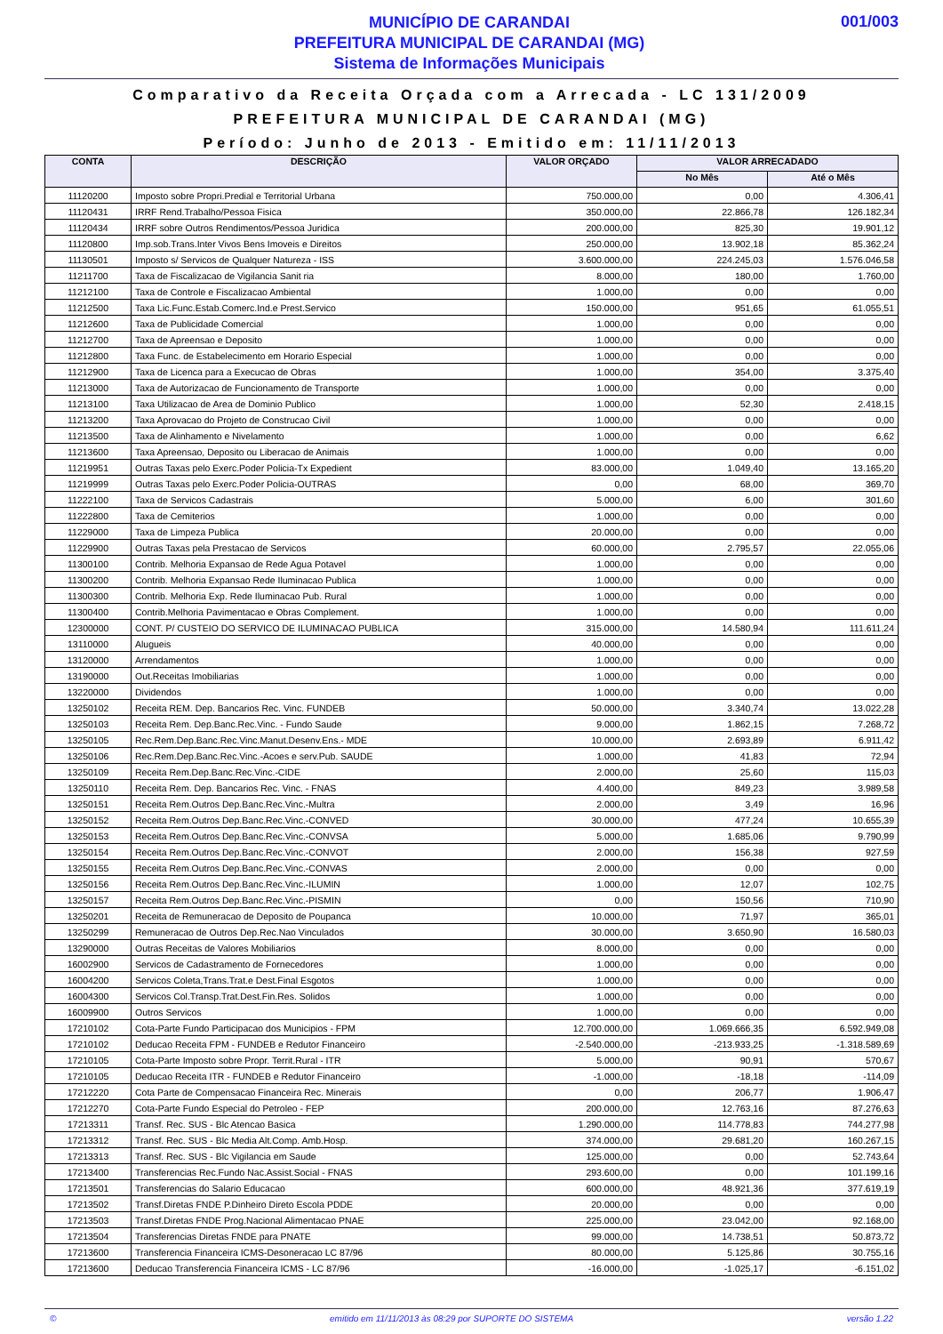MUNICÍPIO DE CARANDAI
PREFEITURA MUNICIPAL DE CARANDAI (MG)
Sistema de Informações Municipais
001/003
Comparativo da Receita Orçada com a Arrecada - LC 131/2009
PREFEITURA MUNICIPAL DE CARANDAI (MG)
Período: Junho de 2013 - Emitido em: 11/11/2013
| CONTA | DESCRIÇÃO | VALOR ORÇADO | VALOR ARRECADADO | |
| --- | --- | --- | --- | --- |
| | | | No Mês | Até o Mês |
| 11120200 | Imposto sobre Propri.Predial e Territorial Urbana | 750.000,00 | 0,00 | 4.306,41 |
| 11120431 | IRRF Rend.Trabalho/Pessoa Fisica | 350.000,00 | 22.866,78 | 126.182,34 |
| 11120434 | IRRF sobre Outros Rendimentos/Pessoa Juridica | 200.000,00 | 825,30 | 19.901,12 |
| 11120800 | Imp.sob.Trans.Inter Vivos Bens Imoveis e Direitos | 250.000,00 | 13.902,18 | 85.362,24 |
| 11130501 | Imposto s/ Servicos de Qualquer Natureza - ISS | 3.600.000,00 | 224.245,03 | 1.576.046,58 |
| 11211700 | Taxa de Fiscalizacao de Vigilancia Sanit ria | 8.000,00 | 180,00 | 1.760,00 |
| 11212100 | Taxa de Controle e Fiscalizacao Ambiental | 1.000,00 | 0,00 | 0,00 |
| 11212500 | Taxa Lic.Func.Estab.Comerc.Ind.e Prest.Servico | 150.000,00 | 951,65 | 61.055,51 |
| 11212600 | Taxa de Publicidade Comercial | 1.000,00 | 0,00 | 0,00 |
| 11212700 | Taxa de Apreensao e Deposito | 1.000,00 | 0,00 | 0,00 |
| 11212800 | Taxa Func. de Estabelecimento em Horario Especial | 1.000,00 | 0,00 | 0,00 |
| 11212900 | Taxa de Licenca para a Execucao de Obras | 1.000,00 | 354,00 | 3.375,40 |
| 11213000 | Taxa de Autorizacao de Funcionamento de Transporte | 1.000,00 | 0,00 | 0,00 |
| 11213100 | Taxa Utilizacao de Area de Dominio Publico | 1.000,00 | 52,30 | 2.418,15 |
| 11213200 | Taxa Aprovacao do Projeto de Construcao Civil | 1.000,00 | 0,00 | 0,00 |
| 11213500 | Taxa de Alinhamento e Nivelamento | 1.000,00 | 0,00 | 6,62 |
| 11213600 | Taxa Apreensao, Deposito ou Liberacao de Animais | 1.000,00 | 0,00 | 0,00 |
| 11219951 | Outras Taxas pelo Exerc.Poder Policia-Tx Expedient | 83.000,00 | 1.049,40 | 13.165,20 |
| 11219999 | Outras Taxas pelo Exerc.Poder Policia-OUTRAS | 0,00 | 68,00 | 369,70 |
| 11222100 | Taxa de Servicos Cadastrais | 5.000,00 | 6,00 | 301,60 |
| 11222800 | Taxa de Cemiterios | 1.000,00 | 0,00 | 0,00 |
| 11229000 | Taxa de Limpeza Publica | 20.000,00 | 0,00 | 0,00 |
| 11229900 | Outras Taxas pela Prestacao de Servicos | 60.000,00 | 2.795,57 | 22.055,06 |
| 11300100 | Contrib. Melhoria Expansao de Rede Agua Potavel | 1.000,00 | 0,00 | 0,00 |
| 11300200 | Contrib. Melhoria Expansao Rede Iluminacao Publica | 1.000,00 | 0,00 | 0,00 |
| 11300300 | Contrib. Melhoria Exp. Rede Iluminacao Pub. Rural | 1.000,00 | 0,00 | 0,00 |
| 11300400 | Contrib.Melhoria Pavimentacao e Obras Complement. | 1.000,00 | 0,00 | 0,00 |
| 12300000 | CONT. P/ CUSTEIO DO SERVICO DE ILUMINACAO PUBLICA | 315.000,00 | 14.580,94 | 111.611,24 |
| 13110000 | Alugueis | 40.000,00 | 0,00 | 0,00 |
| 13120000 | Arrendamentos | 1.000,00 | 0,00 | 0,00 |
| 13190000 | Out.Receitas Imobiliarias | 1.000,00 | 0,00 | 0,00 |
| 13220000 | Dividendos | 1.000,00 | 0,00 | 0,00 |
| 13250102 | Receita REM. Dep. Bancarios Rec. Vinc. FUNDEB | 50.000,00 | 3.340,74 | 13.022,28 |
| 13250103 | Receita Rem. Dep.Banc.Rec.Vinc. - Fundo Saude | 9.000,00 | 1.862,15 | 7.268,72 |
| 13250105 | Rec.Rem.Dep.Banc.Rec.Vinc.Manut.Desenv.Ens.- MDE | 10.000,00 | 2.693,89 | 6.911,42 |
| 13250106 | Rec.Rem.Dep.Banc.Rec.Vinc.-Acoes e serv.Pub. SAUDE | 1.000,00 | 41,83 | 72,94 |
| 13250109 | Receita Rem.Dep.Banc.Rec.Vinc.-CIDE | 2.000,00 | 25,60 | 115,03 |
| 13250110 | Receita Rem. Dep. Bancarios Rec. Vinc. - FNAS | 4.400,00 | 849,23 | 3.989,58 |
| 13250151 | Receita Rem.Outros Dep.Banc.Rec.Vinc.-Multra | 2.000,00 | 3,49 | 16,96 |
| 13250152 | Receita Rem.Outros Dep.Banc.Rec.Vinc.-CONVED | 30.000,00 | 477,24 | 10.655,39 |
| 13250153 | Receita Rem.Outros Dep.Banc.Rec.Vinc.-CONVSA | 5.000,00 | 1.685,06 | 9.790,99 |
| 13250154 | Receita Rem.Outros Dep.Banc.Rec.Vinc.-CONVOT | 2.000,00 | 156,38 | 927,59 |
| 13250155 | Receita Rem.Outros Dep.Banc.Rec.Vinc.-CONVAS | 2.000,00 | 0,00 | 0,00 |
| 13250156 | Receita Rem.Outros Dep.Banc.Rec.Vinc.-ILUMIN | 1.000,00 | 12,07 | 102,75 |
| 13250157 | Receita Rem.Outros Dep.Banc.Rec.Vinc.-PISMIN | 0,00 | 150,56 | 710,90 |
| 13250201 | Receita de Remuneracao de Deposito de Poupanca | 10.000,00 | 71,97 | 365,01 |
| 13250299 | Remuneracao de Outros Dep.Rec.Nao Vinculados | 30.000,00 | 3.650,90 | 16.580,03 |
| 13290000 | Outras Receitas de Valores Mobiliarios | 8.000,00 | 0,00 | 0,00 |
| 16002900 | Servicos de Cadastramento de Fornecedores | 1.000,00 | 0,00 | 0,00 |
| 16004200 | Servicos Coleta,Trans.Trat.e Dest.Final Esgotos | 1.000,00 | 0,00 | 0,00 |
| 16004300 | Servicos Col.Transp.Trat.Dest.Fin.Res. Solidos | 1.000,00 | 0,00 | 0,00 |
| 16009900 | Outros Servicos | 1.000,00 | 0,00 | 0,00 |
| 17210102 | Cota-Parte Fundo Participacao dos Municipios - FPM | 12.700.000,00 | 1.069.666,35 | 6.592.949,08 |
| 17210102 | Deducao Receita FPM - FUNDEB e Redutor Financeiro | -2.540.000,00 | -213.933,25 | -1.318.589,69 |
| 17210105 | Cota-Parte Imposto sobre Propr. Territ.Rural - ITR | 5.000,00 | 90,91 | 570,67 |
| 17210105 | Deducao Receita ITR - FUNDEB e Redutor Financeiro | -1.000,00 | -18,18 | -114,09 |
| 17212220 | Cota Parte de Compensacao Financeira Rec. Minerais | 0,00 | 206,77 | 1.906,47 |
| 17212270 | Cota-Parte Fundo Especial do Petroleo - FEP | 200.000,00 | 12.763,16 | 87.276,63 |
| 17213311 | Transf. Rec. SUS - Blc Atencao Basica | 1.290.000,00 | 114.778,83 | 744.277,98 |
| 17213312 | Transf. Rec. SUS - Blc Media Alt.Comp. Amb.Hosp. | 374.000,00 | 29.681,20 | 160.267,15 |
| 17213313 | Transf. Rec. SUS - Blc Vigilancia em Saude | 125.000,00 | 0,00 | 52.743,64 |
| 17213400 | Transferencias Rec.Fundo Nac.Assist.Social - FNAS | 293.600,00 | 0,00 | 101.199,16 |
| 17213501 | Transferencias do Salario Educacao | 600.000,00 | 48.921,36 | 377.619,19 |
| 17213502 | Transf.Diretas FNDE P.Dinheiro Direto Escola PDDE | 20.000,00 | 0,00 | 0,00 |
| 17213503 | Transf.Diretas FNDE Prog.Nacional Alimentacao PNAE | 225.000,00 | 23.042,00 | 92.168,00 |
| 17213504 | Transferencias Diretas FNDE para PNATE | 99.000,00 | 14.738,51 | 50.873,72 |
| 17213600 | Transferencia Financeira ICMS-Desoneracao LC 87/96 | 80.000,00 | 5.125,86 | 30.755,16 |
| 17213600 | Deducao Transferencia Financeira ICMS - LC 87/96 | -16.000,00 | -1.025,17 | -6.151,02 |
© emitido em 11/11/2013 às 08:29 por SUPORTE DO SISTEMA versão 1.22